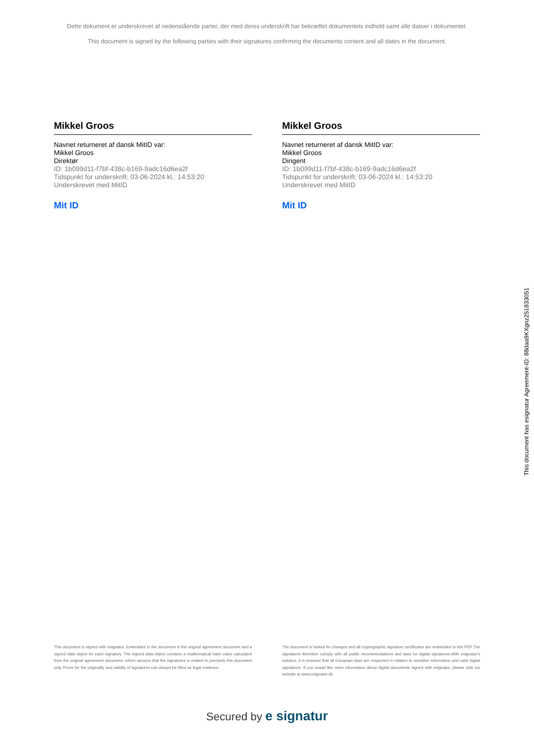Dette dokument er underskrevet af nedenstående parter, der med deres underskrift har bekræftet dokumentets indhold samt alle datoer i dokumentet.
This document is signed by the following parties with their signatures confirming the documents content and all dates in the document.
Mikkel Groos
Navnet returneret af dansk MitID var:
Mikkel Groos
Direktør
ID: 1b099d11-f7bf-438c-b169-9adc16d6ea2f
Tidspunkt for underskrift: 03-06-2024 kl.: 14:53:20
Underskrevet med MitID
Mit ID
Mikkel Groos
Navnet returneret af dansk MitID var:
Mikkel Groos
Dirigent
ID: 1b099d11-f7bf-438c-b169-9adc16d6ea2f
Tidspunkt for underskrift: 03-06-2024 kl.: 14:53:20
Underskrevet med MitID
Mit ID
This document is signed with esignatur. Embedded in the document is the original agreement document and a signed data object for each signatory. The signed data object contains a mathematical hash value calculated from the original agreement document, which secures that the signatures is related to precisely this document only. Prove for the originality and validity of signatures can always be lifted as legal evidence.
The document is locked for changes and all cryptographic signature certificates are embedded in this PDF.The signatures therefore comply with all public recommendations and laws for digital signatures.With esignatur's solution, it is ensured that all European laws are respected in relation to sensitive information and valid digital signatures. If you would like more information about digital documents signed with esignatur, please visit our website at www.esignatur.dk.
Secured by e signatur
This document has esignatur Agreement-ID: 88daa9KXgnz251833051